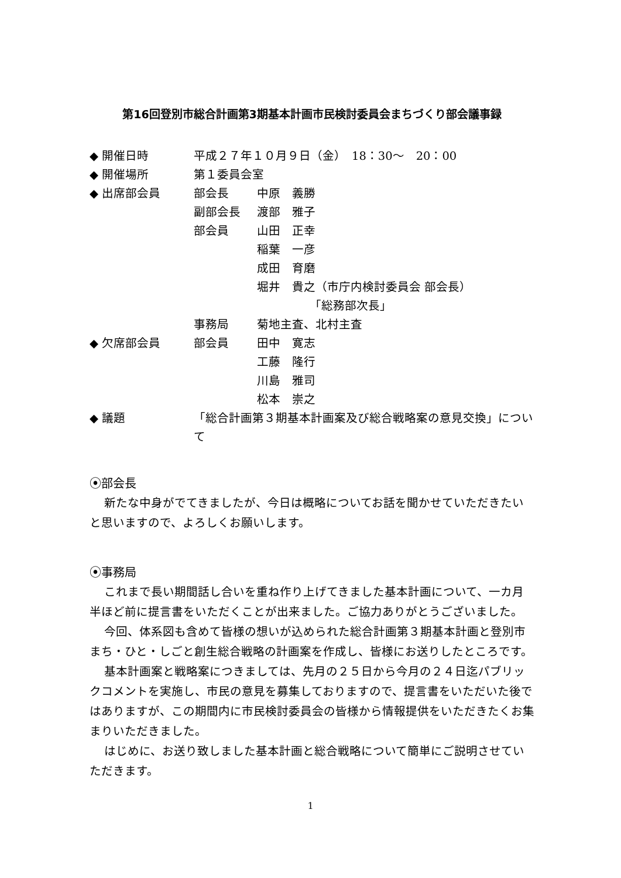第16回登別市総合計画第3期基本計画市民検討委員会まちづくり部会議事録
| ◆ 開催日時 | 平成２７年１０月９日（金） 18：30～ 20：00 | |
| ◆ 開催場所 | 第１委員会室 | |
| ◆ 出席部会員 | 部会長 | 中原 義勝 |
| | 副部会長 | 渡部 雅子 |
| | 部会員 | 山田 正幸 |
| | | 稲葉 一彦 |
| | | 成田 育磨 |
| | | 堀井 貴之（市庁内検討委員会 部会長） |
| | | 「総務部次長」 |
| | 事務局 | 菊地主査、北村主査 |
| ◆ 欠席部会員 | 部会員 | 田中 寛志 |
| | | 工藤 隆行 |
| | | 川島 雅司 |
| | | 松本 崇之 |
| ◆ 議題 | 「総合計画第３期基本計画案及び総合戦略案の意見交換」について | |
⦿部会長
新たな中身がでてきましたが、今日は概略についてお話を聞かせていただきたいと思いますので、よろしくお願いします。
⦿事務局
これまで長い期間話し合いを重ね作り上げてきました基本計画について、一カ月半ほど前に提言書をいただくことが出来ました。ご協力ありがとうございました。
今回、体系図も含めて皆様の想いが込められた総合計画第３期基本計画と登別市まち・ひと・しごと創生総合戦略の計画案を作成し、皆様にお送りしたところです。
基本計画案と戦略案につきましては、先月の２５日から今月の２４日迄パブリックコメントを実施し、市民の意見を募集しておりますので、提言書をいただいた後ではありますが、この期間内に市民検討委員会の皆様から情報提供をいただきたくお集まりいただきました。
はじめに、お送り致しました基本計画と総合戦略について簡単にご説明させていただきます。
1